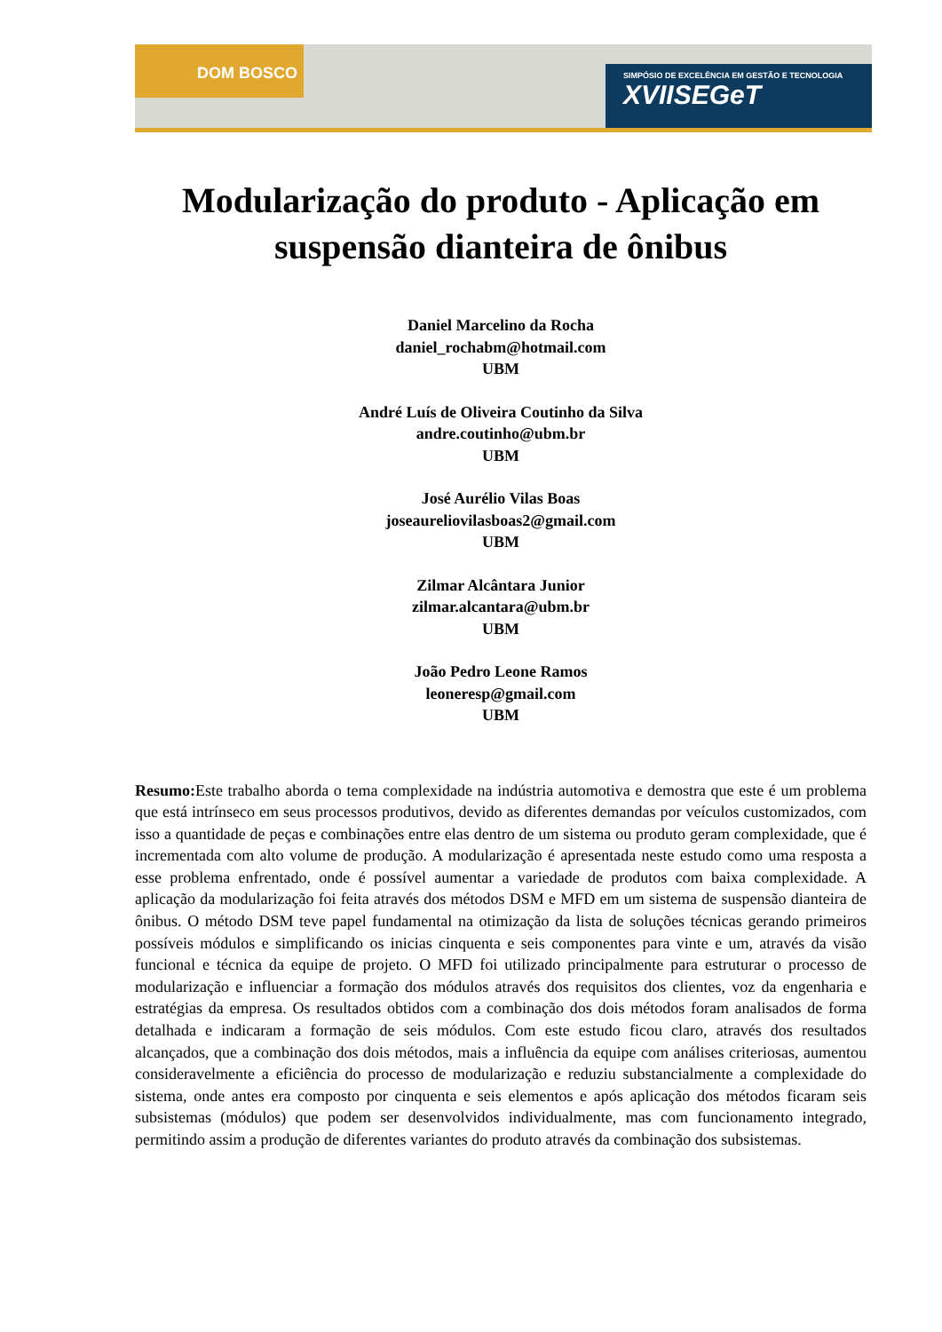DOM BOSCO
SIMPÓSIO DE EXCELÊNCIA EM GESTÃO E TECNOLOGIA
XVIISEGeT
Modularização do produto - Aplicação em suspensão dianteira de ônibus
Daniel Marcelino da Rocha
daniel_rochabm@hotmail.com
UBM
André Luís de Oliveira Coutinho da Silva
andre.coutinho@ubm.br
UBM
José Aurélio Vilas Boas
joseaureliovilasboas2@gmail.com
UBM
Zilmar Alcântara Junior
zilmar.alcantara@ubm.br
UBM
João Pedro Leone Ramos
leoneresp@gmail.com
UBM
Resumo: Este trabalho aborda o tema complexidade na indústria automotiva e demostra que este é um problema que está intrínseco em seus processos produtivos, devido as diferentes demandas por veículos customizados, com isso a quantidade de peças e combinações entre elas dentro de um sistema ou produto geram complexidade, que é incrementada com alto volume de produção. A modularização é apresentada neste estudo como uma resposta a esse problema enfrentado, onde é possível aumentar a variedade de produtos com baixa complexidade. A aplicação da modularização foi feita através dos métodos DSM e MFD em um sistema de suspensão dianteira de ônibus. O método DSM teve papel fundamental na otimização da lista de soluções técnicas gerando primeiros possíveis módulos e simplificando os inicias cinquenta e seis componentes para vinte e um, através da visão funcional e técnica da equipe de projeto. O MFD foi utilizado principalmente para estruturar o processo de modularização e influenciar a formação dos módulos através dos requisitos dos clientes, voz da engenharia e estratégias da empresa. Os resultados obtidos com a combinação dos dois métodos foram analisados de forma detalhada e indicaram a formação de seis módulos. Com este estudo ficou claro, através dos resultados alcançados, que a combinação dos dois métodos, mais a influência da equipe com análises criteriosas, aumentou consideravelmente a eficiência do processo de modularização e reduziu substancialmente a complexidade do sistema, onde antes era composto por cinquenta e seis elementos e após aplicação dos métodos ficaram seis subsistemas (módulos) que podem ser desenvolvidos individualmente, mas com funcionamento integrado, permitindo assim a produção de diferentes variantes do produto através da combinação dos subsistemas.